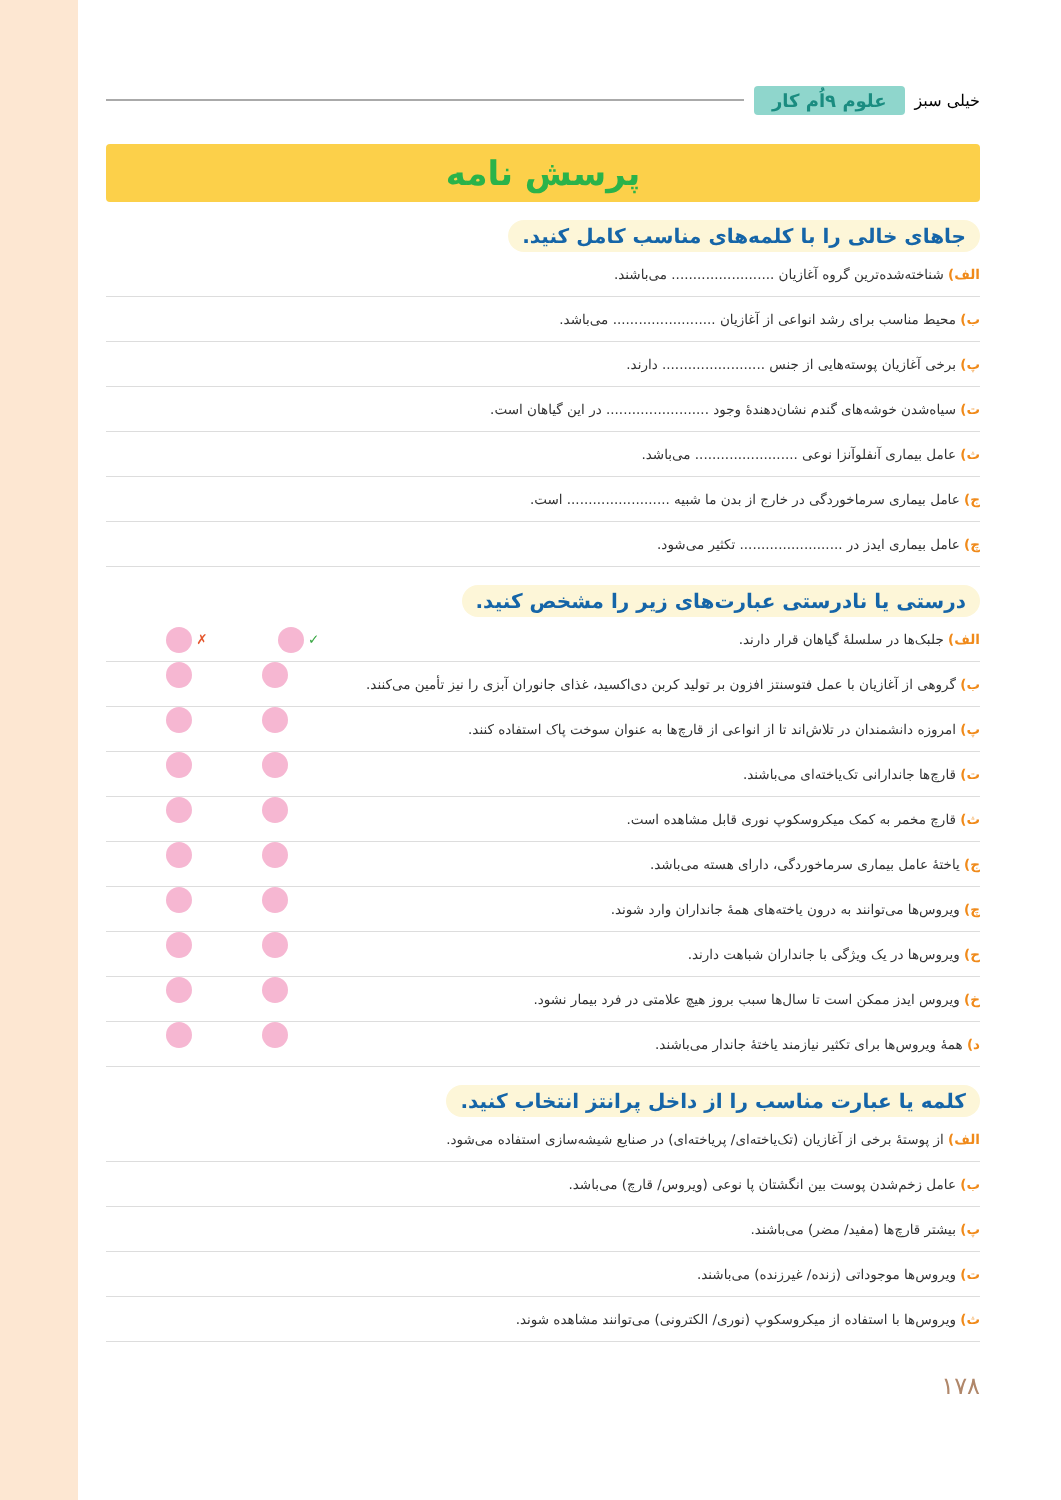خیلی سبز علوم ۹اُم کار
پرسش نامه
جاهای خالی را با کلمه‌های مناسب کامل کنید.
الف) شناخته‌شده‌ترین گروه آغازیان ........................ می‌باشند.
ب) محیط مناسب برای رشد انواعی از آغازیان ........................ می‌باشد.
پ) برخی آغازیان پوسته‌هایی از جنس ........................ دارند.
ت) سیاه‌شدن خوشه‌های گندم نشان‌دهندهٔ وجود ........................ در این گیاهان است.
ث) عامل بیماری آنفلوآنزا نوعی ........................ می‌باشد.
ج) عامل بیماری سرماخوردگی در خارج از بدن ما شبیه ........................ است.
چ) عامل بیماری ایدز در ........................ تکثیر می‌شود.
درستی یا نادرستی عبارت‌های زیر را مشخص کنید.
الف) جلبک‌ها در سلسلهٔ گیاهان قرار دارند. ✗ ✓
ب) گروهی از آغازیان با عمل فتوسنتز افزون بر تولید کربن دی‌اکسید، غذای جانوران آبزی را نیز تأمین می‌کنند.
پ) امروزه دانشمندان در تلاش‌اند تا از انواعی از قارچ‌ها به عنوان سوخت پاک استفاده کنند.
ت) قارچ‌ها جاندارانی تک‌یاخته‌ای می‌باشند.
ث) قارچ مخمر به کمک میکروسکوپ نوری قابل مشاهده است.
ج) یاختهٔ عامل بیماری سرماخوردگی، دارای هسته می‌باشد.
چ) ویروس‌ها می‌توانند به درون یاخته‌های همهٔ جانداران وارد شوند.
ح) ویروس‌ها در یک ویژگی با جانداران شباهت دارند.
خ) ویروس ایدز ممکن است تا سال‌ها سبب بروز هیچ علامتی در فرد بیمار نشود.
د) همهٔ ویروس‌ها برای تکثیر نیازمند یاختهٔ جاندار می‌باشند.
کلمه یا عبارت مناسب را از داخل پرانتز انتخاب کنید.
الف) از پوستهٔ برخی از آغازیان (تک‌یاخته‌ای/ پریاخته‌ای) در صنایع شیشه‌سازی استفاده می‌شود.
ب) عامل زخم‌شدن پوست بین انگشتان پا نوعی (ویروس/ قارچ) می‌باشد.
پ) بیشتر قارچ‌ها (مفید/ مضر) می‌باشند.
ت) ویروس‌ها موجوداتی (زنده/ غیرزنده) می‌باشند.
ث) ویروس‌ها با استفاده از میکروسکوپ (نوری/ الکترونی) می‌توانند مشاهده شوند.
۱۷۸